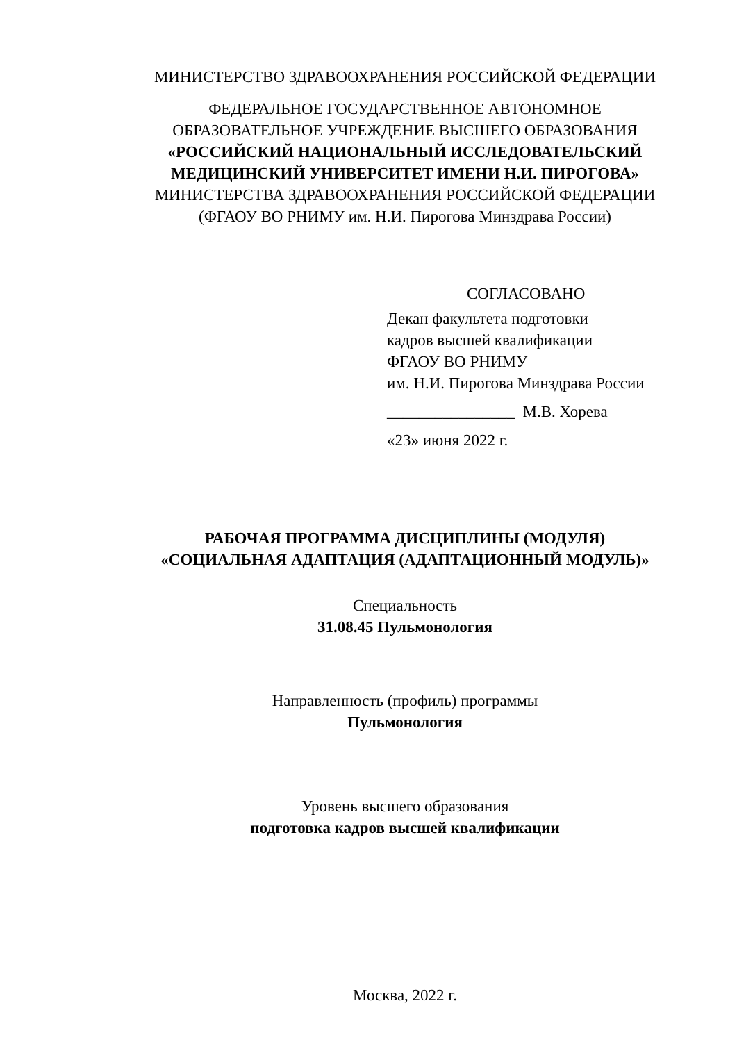МИНИСТЕРСТВО ЗДРАВООХРАНЕНИЯ РОССИЙСКОЙ ФЕДЕРАЦИИ
ФЕДЕРАЛЬНОЕ ГОСУДАРСТВЕННОЕ АВТОНОМНОЕ
ОБРАЗОВАТЕЛЬНОЕ УЧРЕЖДЕНИЕ ВЫСШЕГО ОБРАЗОВАНИЯ
«РОССИЙСКИЙ НАЦИОНАЛЬНЫЙ ИССЛЕДОВАТЕЛЬСКИЙ
МЕДИЦИНСКИЙ УНИВЕРСИТЕТ ИМЕНИ Н.И. ПИРОГОВА»
МИНИСТЕРСТВА ЗДРАВООХРАНЕНИЯ РОССИЙСКОЙ ФЕДЕРАЦИИ
(ФГАОУ ВО РНИМУ им. Н.И. Пирогова Минздрава России)
СОГЛАСОВАНО
Декан факультета подготовки
кадров высшей квалификации
ФГАОУ ВО РНИМУ
им. Н.И. Пирогова Минздрава России
________________ М.В. Хорева
«23» июня 2022 г.
РАБОЧАЯ ПРОГРАММА ДИСЦИПЛИНЫ (МОДУЛЯ)
«СОЦИАЛЬНАЯ АДАПТАЦИЯ (АДАПТАЦИОННЫЙ МОДУЛЬ)»
Специальность
31.08.45 Пульмонология
Направленность (профиль) программы
Пульмонология
Уровень высшего образования
подготовка кадров высшей квалификации
Москва, 2022 г.